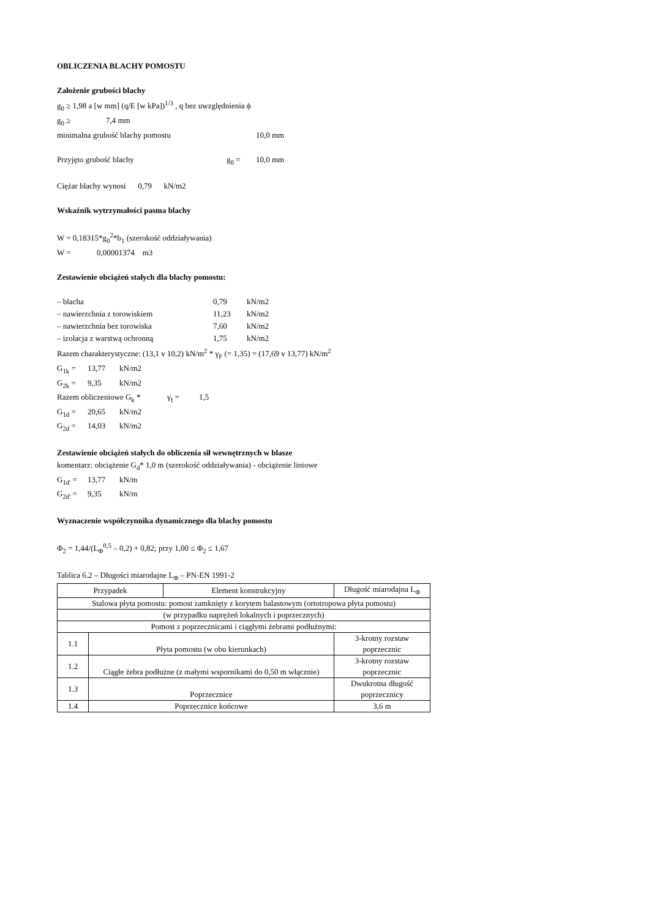OBLICZENIA BLACHY POMOSTU
Założenie grubości blachy
g<sub>0</sub> ≥ 1,98 a [w mm] (q/E [w kPa])<sup>1/3</sup> , q bez uwzględnienia ϕ
g<sub>0</sub> ≥ 7,4 mm
minimalna grubość blachy pomostu 10,0 mm
Przyjęto grubość blachy g<sub>0</sub> = 10,0 mm
Ciężar blachy wynosi 0,79 kN/m2
Wskaźnik wytrzymałości pasma blachy
W = 0,18315*g<sub>0</sub><sup>2</sup>*b<sub>1</sub> (szerokość oddziaływania)
W = 0,00001374 m3
Zestawienie obciążeń stałych dla blachy pomostu:
– blacha 0,79 kN/m2
– nawierzchnia z torowiskiem 11,23 kN/m2
– nawierzchnia bez torowiska 7,60 kN/m2
– izolacja z warstwą ochronną 1,75 kN/m2
Razem charakterystyczne: (13,1 v 10,2) kN/m<sup>2</sup> * γ<sub>F</sub> (= 1,35) = (17,69 v 13,77) kN/m<sup>2</sup>
G<sub>1k</sub> = 13,77 kN/m2
G<sub>2k</sub> = 9,35 kN/m2
Razem obliczeniowe G<sub>k</sub> * γ<sub>f</sub> = 1,5
G<sub>1d</sub> = 20,65 kN/m2
G<sub>2d</sub> = 14,03 kN/m2
Zestawienie obciążeń stałych do obliczenia sił wewnętrznych w blasze
komentarz: obciążenie G<sub>d</sub>* 1,0 m (szerokość oddziaływania) - obciążenie liniowe
G<sub>1d'</sub> = 13,77 kN/m
G<sub>2d'</sub> = 9,35 kN/m
Wyznaczenie współczynnika dynamicznego dla blachy pomostu
Φ<sub>2</sub> = 1,44/(L<sub>Φ</sub><sup>0,5</sup> – 0,2) + 0,82; przy 1,00 ≤ Φ<sub>2</sub> ≤ 1,67
Tablica 6.2 – Długości miarodajne L<sub>Φ</sub> – PN-EN 1991-2
| Przypadek | | Element konstrukcyjny | Długość miarodajna L<sub>Φ</sub> |
| --- | --- | --- | --- |
| Stalowa płyta pomostu: pomost zamknięty z korytem balastowym (ortotropowa płyta pomostu) | | | |
| (w przypadku naprężeń lokalnych i poprzecznych) | | | |
| Pomost z poprzecznicami i ciągłymi żebrami podłużnymi: | | | |
| 1.1 | Płyta pomostu (w obu kierunkach) | | 3-krotny rozstaw poprzecznic |
| 1.2 | Ciągłe żebra podłużne (z małymi wspornikami do 0,50 m włącznie) | | 3-krotny rozstaw poprzecznic |
| 1.3 | Poprzecznice | | Dwukrotna długość poprzecznicy |
| 1.4 | Poprzecznice końcowe | | 3,6 m |